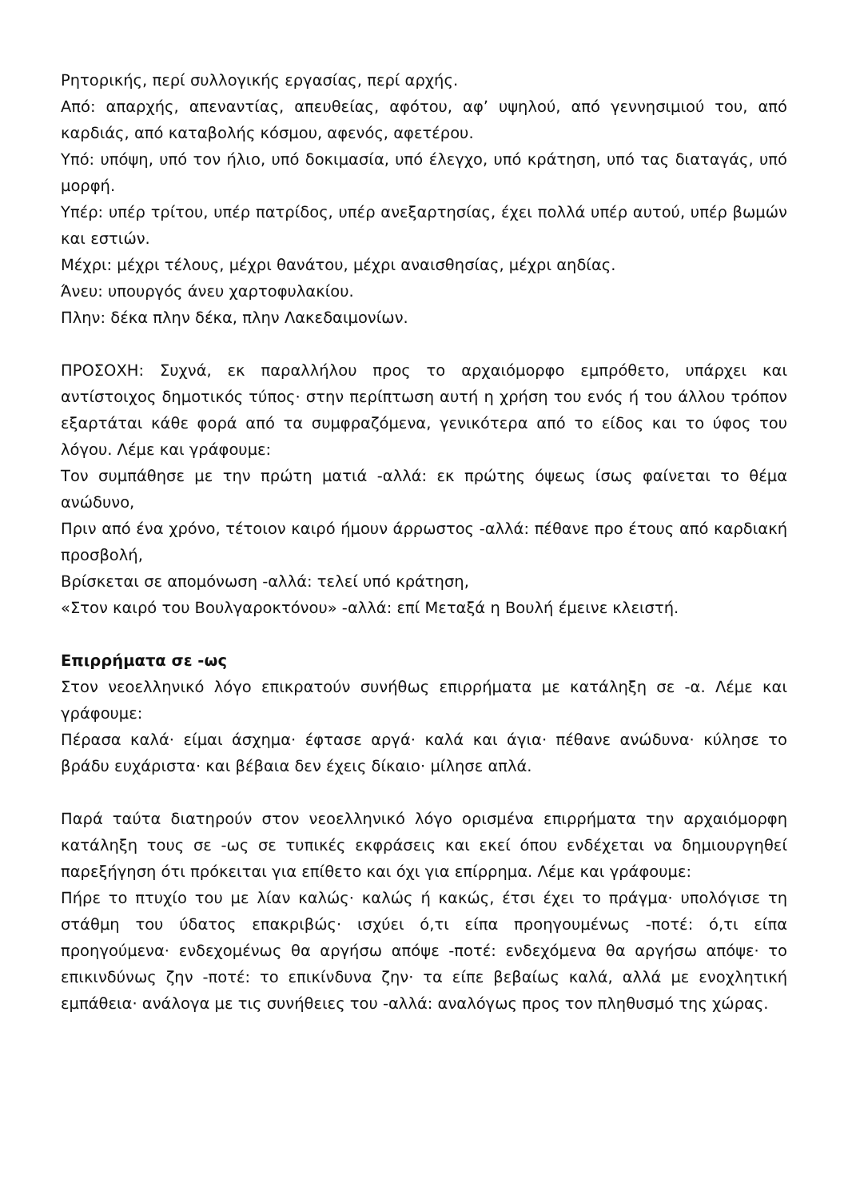Ρητορικής, περί συλλογικής εργασίας, περί αρχής.
Από: απαρχής, απεναντίας, απευθείας, αφότου, αφ’ υψηλού, από γεννησιμιού του, από καρδιάς, από καταβολής κόσμου, αφενός, αφετέρου.
Υπό: υπόψη, υπό τον ήλιο, υπό δοκιμασία, υπό έλεγχο, υπό κράτηση, υπό τας διαταγάς, υπό μορφή.
Υπέρ: υπέρ τρίτου, υπέρ πατρίδος, υπέρ ανεξαρτησίας, έχει πολλά υπέρ αυτού, υπέρ βωμών και εστιών.
Μέχρι: μέχρι τέλους, μέχρι θανάτου, μέχρι αναισθησίας, μέχρι αηδίας.
Άνευ: υπουργός άνευ χαρτοφυλακίου.
Πλην: δέκα πλην δέκα, πλην Λακεδαιμονίων.
ΠΡΟΣΟΧΗ: Συχνά, εκ παραλλήλου προς το αρχαιόμορφο εμπρόθετο, υπάρχει και αντίστοιχος δημοτικός τύπος· στην περίπτωση αυτή η χρήση του ενός ή του άλλου τρόπον εξαρτάται κάθε φορά από τα συμφραζόμενα, γενικότερα από το είδος και το ύφος του λόγου. Λέμε και γράφουμε:
Τον συμπάθησε με την πρώτη ματιά -αλλά: εκ πρώτης όψεως ίσως φαίνεται το θέμα ανώδυνο,
Πριν από ένα χρόνο, τέτοιον καιρό ήμουν άρρωστος -αλλά: πέθανε προ έτους από καρδιακή προσβολή,
Βρίσκεται σε απομόνωση -αλλά: τελεί υπό κράτηση,
«Στον καιρό του Βουλγαροκτόνου» -αλλά: επί Μεταξά η Βουλή έμεινε κλειστή.
Επιρρήματα σε -ως
Στον νεοελληνικό λόγο επικρατούν συνήθως επιρρήματα με κατάληξη σε -α. Λέμε και γράφουμε:
Πέρασα καλά· είμαι άσχημα· έφτασε αργά· καλά και άγια· πέθανε ανώδυνα· κύλησε το βράδυ ευχάριστα· και βέβαια δεν έχεις δίκαιο· μίλησε απλά.
Παρά ταύτα διατηρούν στον νεοελληνικό λόγο ορισμένα επιρρήματα την αρχαιόμορφη κατάληξη τους σε -ως σε τυπικές εκφράσεις και εκεί όπου ενδέχεται να δημιουργηθεί παρεξήγηση ότι πρόκειται για επίθετο και όχι για επίρρημα. Λέμε και γράφουμε:
Πήρε το πτυχίο του με λίαν καλώς· καλώς ή κακώς, έτσι έχει το πράγμα· υπολόγισε τη στάθμη του ύδατος επακριβώς· ισχύει ό,τι είπα προηγουμένως -ποτέ: ό,τι είπα προηγούμενα· ενδεχομένως θα αργήσω απόψε -ποτέ: ενδεχόμενα θα αργήσω απόψε· το επικινδύνως ζην -ποτέ: το επικίνδυνα ζην· τα είπε βεβαίως καλά, αλλά με ενοχλητική εμπάθεια· ανάλογα με τις συνήθειες του -αλλά: αναλόγως προς τον πληθυσμό της χώρας.